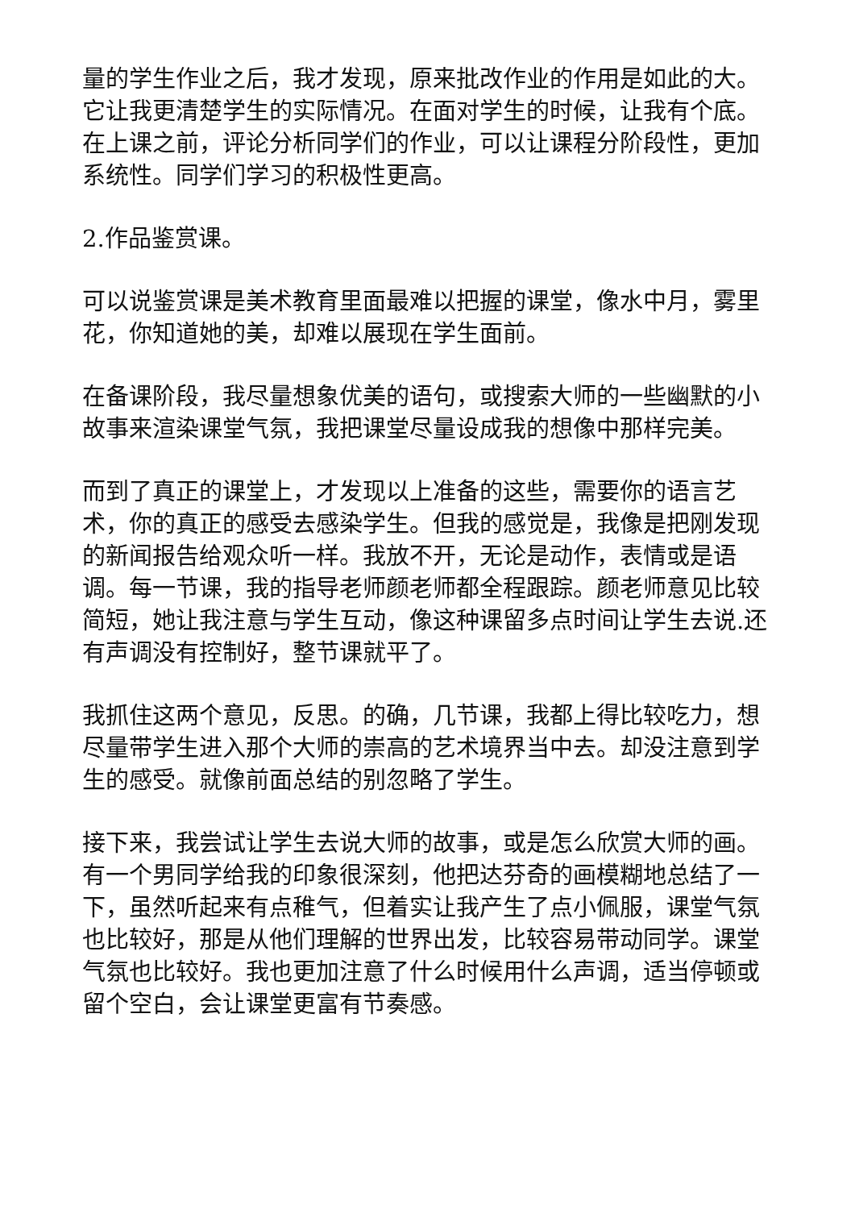量的学生作业之后，我才发现，原来批改作业的作用是如此的大。它让我更清楚学生的实际情况。在面对学生的时候，让我有个底。在上课之前，评论分析同学们的作业，可以让课程分阶段性，更加系统性。同学们学习的积极性更高。
2.作品鉴赏课。
可以说鉴赏课是美术教育里面最难以把握的课堂，像水中月，雾里花，你知道她的美，却难以展现在学生面前。
在备课阶段，我尽量想象优美的语句，或搜索大师的一些幽默的小故事来渲染课堂气氛，我把课堂尽量设成我的想像中那样完美。
而到了真正的课堂上，才发现以上准备的这些，需要你的语言艺术，你的真正的感受去感染学生。但我的感觉是，我像是把刚发现的新闻报告给观众听一样。我放不开，无论是动作，表情或是语调。每一节课，我的指导老师颜老师都全程跟踪。颜老师意见比较简短，她让我注意与学生互动，像这种课留多点时间让学生去说.还有声调没有控制好，整节课就平了。
我抓住这两个意见，反思。的确，几节课，我都上得比较吃力，想尽量带学生进入那个大师的崇高的艺术境界当中去。却没注意到学生的感受。就像前面总结的别忽略了学生。
接下来，我尝试让学生去说大师的故事，或是怎么欣赏大师的画。有一个男同学给我的印象很深刻，他把达芬奇的画模糊地总结了一下，虽然听起来有点稚气，但着实让我产生了点小佩服，课堂气氛也比较好，那是从他们理解的世界出发，比较容易带动同学。课堂气氛也比较好。我也更加注意了什么时候用什么声调，适当停顿或留个空白，会让课堂更富有节奏感。